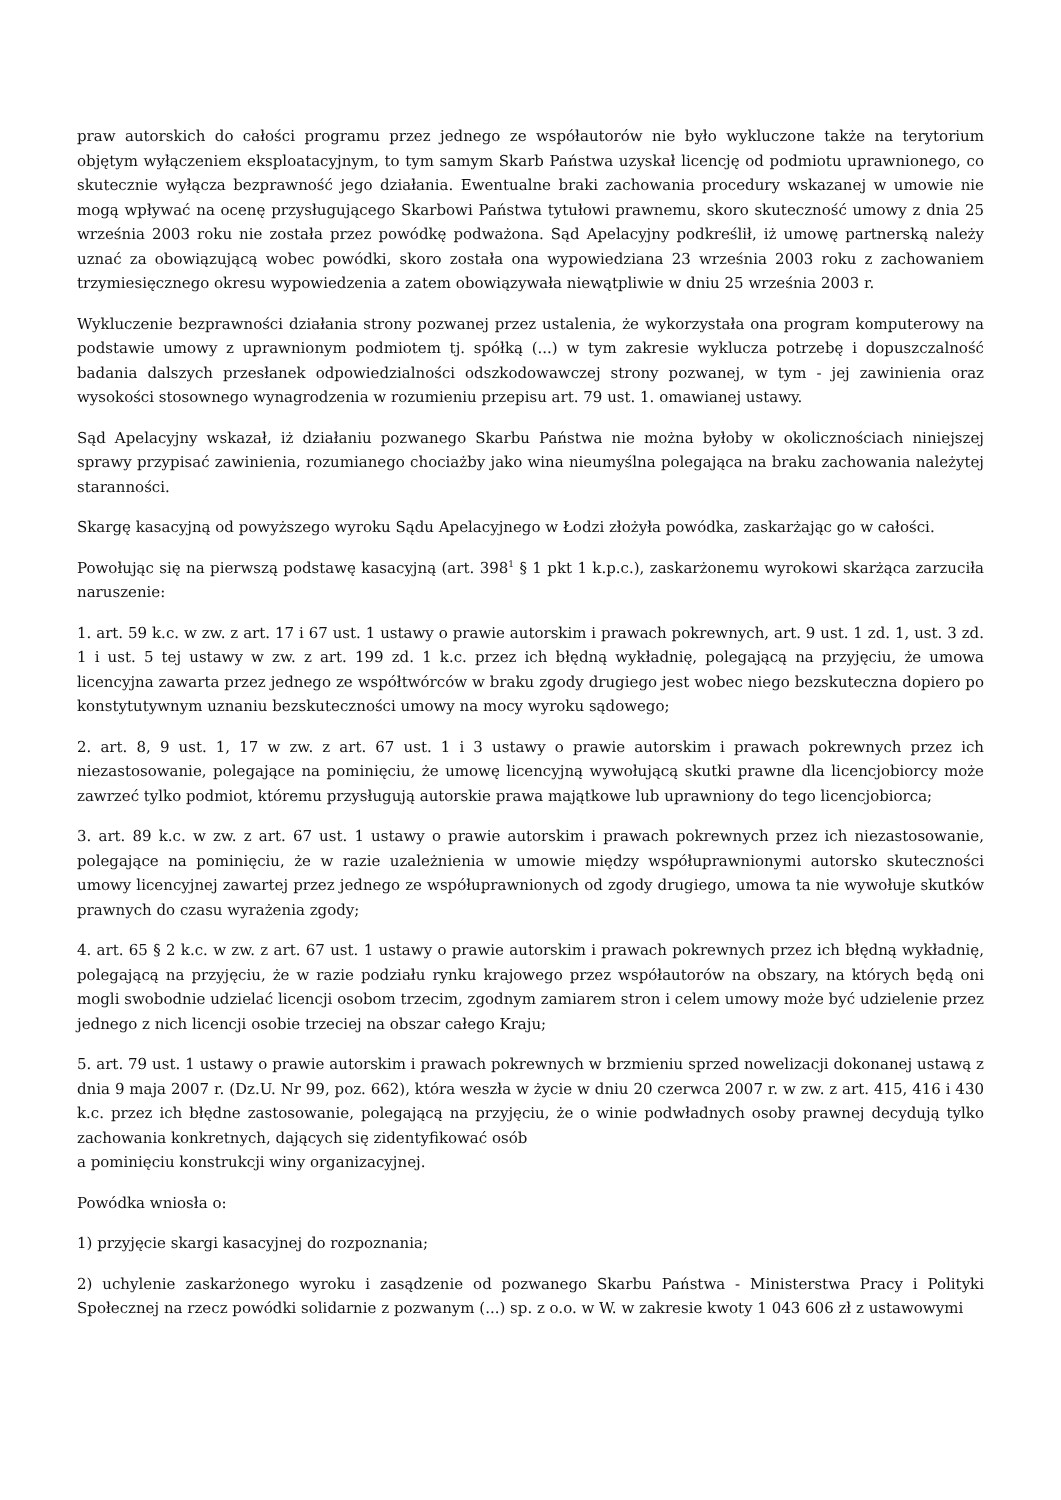praw autorskich do całości programu przez jednego ze współautorów nie było wykluczone także na terytorium objętym wyłączeniem eksploatacyjnym, to tym samym Skarb Państwa uzyskał licencję od podmiotu uprawnionego, co skutecznie wyłącza bezprawność jego działania. Ewentualne braki zachowania procedury wskazanej w umowie nie mogą wpływać na ocenę przysługującego Skarbowi Państwa tytułowi prawnemu, skoro skuteczność umowy z dnia 25 września 2003 roku nie została przez powódkę podważona. Sąd Apelacyjny podkreślił, iż umowę partnerską należy uznać za obowiązującą wobec powódki, skoro została ona wypowiedziana 23 września 2003 roku z zachowaniem trzymiesięcznego okresu wypowiedzenia a zatem obowiązywała niewątpliwie w dniu 25 września 2003 r.
Wykluczenie bezprawności działania strony pozwanej przez ustalenia, że wykorzystała ona program komputerowy na podstawie umowy z uprawnionym podmiotem tj. spółką (...) w tym zakresie wyklucza potrzebę i dopuszczalność badania dalszych przesłanek odpowiedzialności odszkodowawczej strony pozwanej, w tym - jej zawinienia oraz wysokości stosownego wynagrodzenia w rozumieniu przepisu art. 79 ust. 1. omawianej ustawy.
Sąd Apelacyjny wskazał, iż działaniu pozwanego Skarbu Państwa nie można byłoby w okolicznościach niniejszej sprawy przypisać zawinienia, rozumianego chociażby jako wina nieumyślna polegająca na braku zachowania należytej staranności.
Skargę kasacyjną od powyższego wyroku Sądu Apelacyjnego w Łodzi złożyła powódka, zaskarżając go w całości.
Powołując się na pierwszą podstawę kasacyjną (art. 398<sup>1</sup> § 1 pkt 1 k.p.c.), zaskarżonemu wyrokowi skarżąca zarzuciła naruszenie:
1. art. 59 k.c. w zw. z art. 17 i 67 ust. 1 ustawy o prawie autorskim i prawach pokrewnych, art. 9 ust. 1 zd. 1, ust. 3 zd. 1 i ust. 5 tej ustawy w zw. z art. 199 zd. 1 k.c. przez ich błędną wykładnię, polegającą na przyjęciu, że umowa licencyjna zawarta przez jednego ze współtwórców w braku zgody drugiego jest wobec niego bezskuteczna dopiero po konstytutywnym uznaniu bezskuteczności umowy na mocy wyroku sądowego;
2. art. 8, 9 ust. 1, 17 w zw. z art. 67 ust. 1 i 3 ustawy o prawie autorskim i prawach pokrewnych przez ich niezastosowanie, polegające na pominięciu, że umowę licencyjną wywołującą skutki prawne dla licencjobiorcy może zawrzeć tylko podmiot, któremu przysługują autorskie prawa majątkowe lub uprawniony do tego licencjobiorca;
3. art. 89 k.c. w zw. z art. 67 ust. 1 ustawy o prawie autorskim i prawach pokrewnych przez ich niezastosowanie, polegające na pominięciu, że w razie uzależnienia w umowie między współuprawnionymi autorsko skuteczności umowy licencyjnej zawartej przez jednego ze współuprawnionych od zgody drugiego, umowa ta nie wywołuje skutków prawnych do czasu wyrażenia zgody;
4. art. 65 § 2 k.c. w zw. z art. 67 ust. 1 ustawy o prawie autorskim i prawach pokrewnych przez ich błędną wykładnię, polegającą na przyjęciu, że w razie podziału rynku krajowego przez współautorów na obszary, na których będą oni mogli swobodnie udzielać licencji osobom trzecim, zgodnym zamiarem stron i celem umowy może być udzielenie przez jednego z nich licencji osobie trzeciej na obszar całego Kraju;
5. art. 79 ust. 1 ustawy o prawie autorskim i prawach pokrewnych w brzmieniu sprzed nowelizacji dokonanej ustawą z dnia 9 maja 2007 r. (Dz.U. Nr 99, poz. 662), która weszła w życie w dniu 20 czerwca 2007 r. w zw. z art. 415, 416 i 430 k.c. przez ich błędne zastosowanie, polegającą na przyjęciu, że o winie podwładnych osoby prawnej decydują tylko zachowania konkretnych, dających się zidentyfikować osób
a pominięciu konstrukcji winy organizacyjnej.
Powódka wniosła o:
1) przyjęcie skargi kasacyjnej do rozpoznania;
2) uchylenie zaskarżonego wyroku i zasądzenie od pozwanego Skarbu Państwa - Ministerstwa Pracy i Polityki Społecznej na rzecz powódki solidarnie z pozwanym (...) sp. z o.o. w W. w zakresie kwoty 1 043 606 zł z ustawowymi